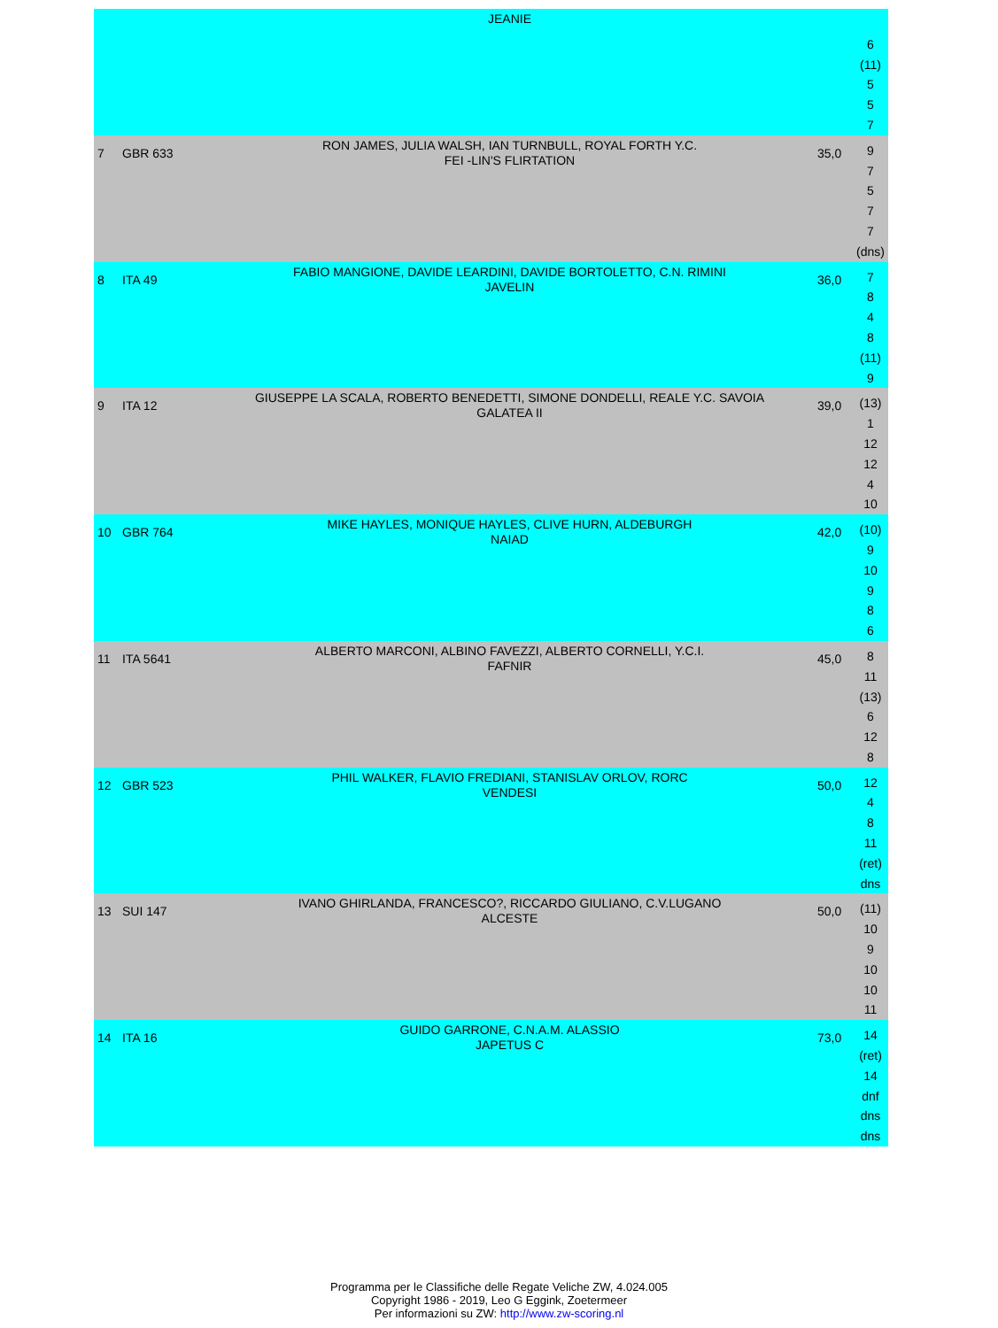| | | JEANIE | | 6 (11) 5 5 7 |
| 7 | GBR 633 | RON JAMES, JULIA WALSH, IAN TURNBULL, ROYAL FORTH Y.C. FEI -LIN'S FLIRTATION | 35,0 | 9 7 5 7 7 (dns) |
| 8 | ITA 49 | FABIO MANGIONE, DAVIDE LEARDINI, DAVIDE BORTOLETTO, C.N. RIMINI JAVELIN | 36,0 | 7 8 4 8 (11) 9 |
| 9 | ITA 12 | GIUSEPPE LA SCALA, ROBERTO BENEDETTI, SIMONE DONDELLI, REALE Y.C. SAVOIA GALATEA II | 39,0 | (13) 1 12 12 4 10 |
| 10 | GBR 764 | MIKE HAYLES, MONIQUE HAYLES, CLIVE HURN, ALDEBURGH NAIAD | 42,0 | (10) 9 10 9 8 6 |
| 11 | ITA 5641 | ALBERTO MARCONI, ALBINO FAVEZZI, ALBERTO CORNELLI, Y.C.I. FAFNIR | 45,0 | 8 11 (13) 6 12 8 |
| 12 | GBR 523 | PHIL WALKER, FLAVIO FREDIANI, STANISLAV ORLOV, RORC VENDESI | 50,0 | 12 4 8 11 (ret) dns |
| 13 | SUI 147 | IVANO GHIRLANDA, FRANCESCO?, RICCARDO GIULIANO, C.V.LUGANO ALCESTE | 50,0 | (11) 10 9 10 10 11 |
| 14 | ITA 16 | GUIDO GARRONE, C.N.A.M. ALASSIO JAPETUS C | 73,0 | 14 (ret) 14 dnf dns dns |
Programma per le Classifiche delle Regate Veliche ZW, 4.024.005
Copyright 1986 - 2019, Leo G Eggink, Zoetermeer
Per informazioni su ZW: http://www.zw-scoring.nl